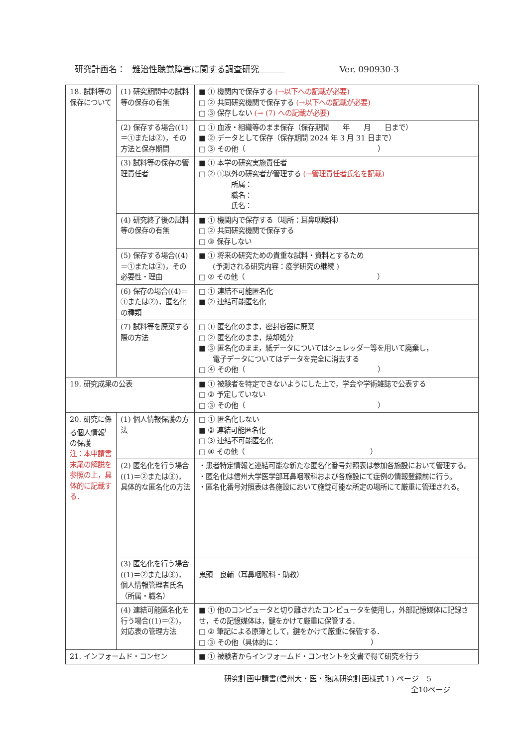研究計画名： 難治性聴覚障害に関する調査研究　　　Ver. 090930-3
| 18. 試料等の保存について | (1) 研究期間中の試料等の保存の有無 | ■ ① 機関内で保存する (→以下への記載が必要) □ ② 共同研究機関で保存する (→以下への記載が必要) □ ③ 保存しない (→ (7) への記載が必要) |
| | (2) 保存する場合((1)＝①または②)，その方法と保存期間 | □ ① 血液・組織等のまま保存（保存期間 年 月 日まで） ■ ② データとして保存（保存期間 2024 年 3 月 31 日まで） □ ③ その他（ ） |
| | (3) 試料等の保存の管理責任者 | ■ ① 本学の研究実施責任者 □ ② ①以外の研究者が管理する (→管理責任者氏名を記載) 所属： 職名： 氏名： |
| | (4) 研究終了後の試料等の保存の有無 | ■ ① 機関内で保存する（場所：耳鼻咽喉科） □ ② 共同研究機関で保存する □ ③ 保存しない |
| | (5) 保存する場合((4)＝①または②)，その必要性・理由 | ■ ① 将来の研究ための貴重な試料・資料とするため (予測される研究内容：疫学研究の継続 ) □ ② その他（ ） |
| | (6) 保存の場合((4)＝①または②)，匿名化の種類 | □ ① 連結不可能匿名化 ■ ② 連結可能匿名化 |
| | (7) 試料等を廃棄する際の方法 | □ ① 匿名化のまま，密封容器に廃棄 □ ② 匿名化のまま，焼却処分 ■ ③ 匿名化のまま，紙データについてはシュレッダー等を用いて廃棄し， 電子データについてはデータを完全に消去する □ ④ その他（ ） |
| 19. 研究成果の公表 | | ■ ① 被験者を特定できないようにした上で，学会や学術雑誌で公表する □ ② 予定していない □ ③ その他（ ） |
| 20. 研究に係る個人情報<sup>i</sup>の保護 注：本申請書末尾の解説を参照の上，具体的に記載する． | (1) 個人情報保護の方法 | □ ① 匿名化しない ■ ② 連結可能匿名化 □ ③ 連結不可能匿名化 □ ④ その他（ ） |
| | (2) 匿名化を行う場合((1)＝②または③)，具体的な匿名化の方法 | ・患者特定情報と連結可能な新たな匿名化番号対照表は参加各施設において管理する。 ・匿名化は信州大学医学部耳鼻咽喉科および各施設にて症例の情報登録前に行う。 ・匿名化番号対照表は各施設において施錠可能な所定の場所にて厳重に管理される。 |
| | (3) 匿名化を行う場合((1)＝②または③)，個人情報管理者氏名（所属・職名） | 鬼頭 良輔（耳鼻咽喉科・助教） |
| | (4) 連結可能匿名化を行う場合((1)＝②)，対応表の管理方法 | ■ ① 他のコンピュータと切り離されたコンピュータを使用し，外部記憶媒体に記録させ，その記憶媒体は，鍵をかけて厳重に保管する． □ ② 筆記による原簿として，鍵をかけて厳重に保管する． □ ③ その他（具体的に： ） |
| 21. インフォームド・コンセン | | ■ ① 被験者からインフォームド・コンセントを文書で得て研究を行う |
研究計画申請書(信州大・医・臨床研究計画様式１) ページ　5
全10ページ